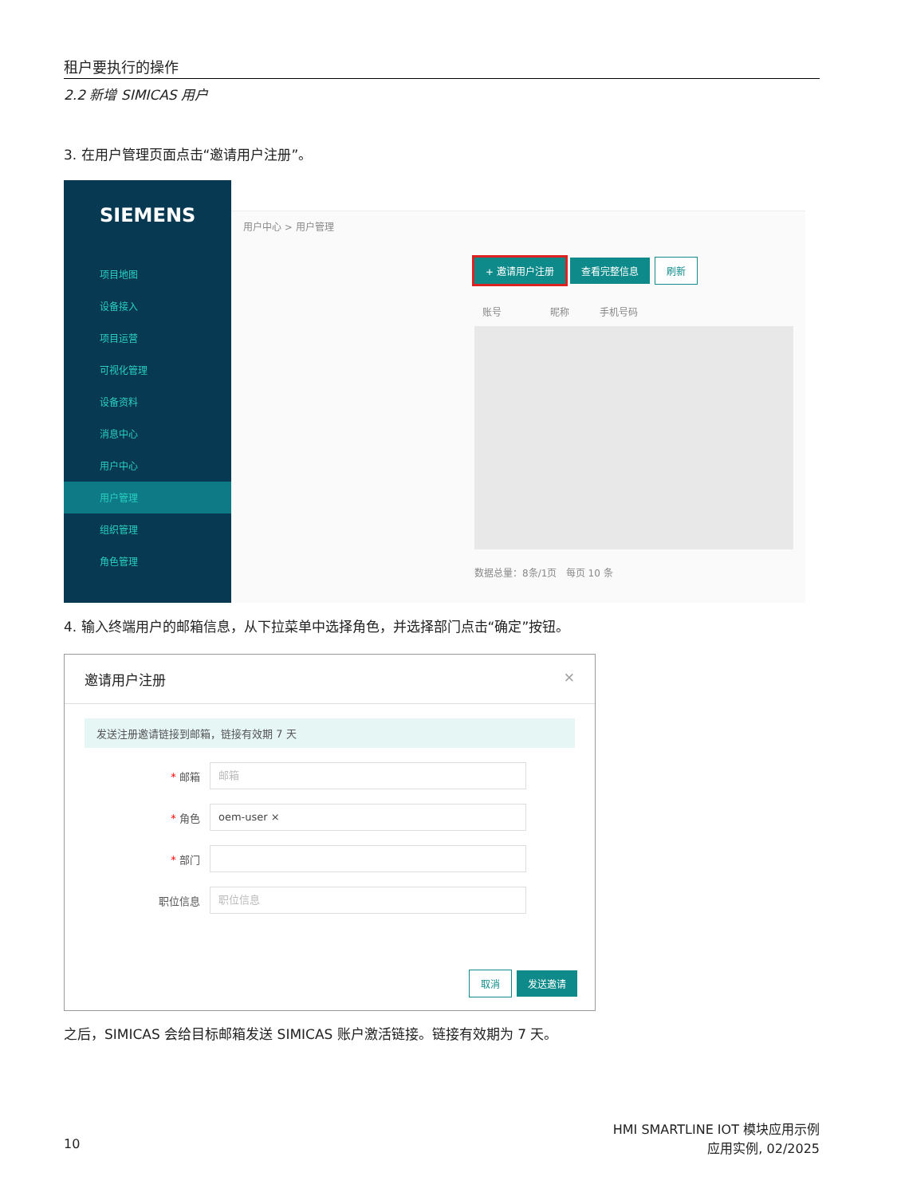租户要执行的操作
2.2 新增 SIMICAS 用户
3. 在用户管理页面点击“邀请用户注册”。
SIEMENS
项目地图
设备接入
项目运营
可视化管理
设备资料
消息中心
用户中心
用户管理
组织管理
角色管理
用户中心 > 用户管理
+ 邀请用户注册 查看完整信息 刷新
账号 昵称 手机号码
数据总量：8条/1页 每页 10 条
4. 输入终端用户的邮箱信息，从下拉菜单中选择角色，并选择部门点击“确定”按钮。
邀请用户注册 ×
发送注册邀请链接到邮箱，链接有效期 7 天
* 邮箱 邮箱
* 角色 oem-user ×
* 部门
职位信息 职位信息
取消 发送邀请
之后，SIMICAS 会给目标邮箱发送 SIMICAS 账户激活链接。链接有效期为 7 天。
10
HMI SMARTLINE IOT 模块应用示例
应用实例, 02/2025